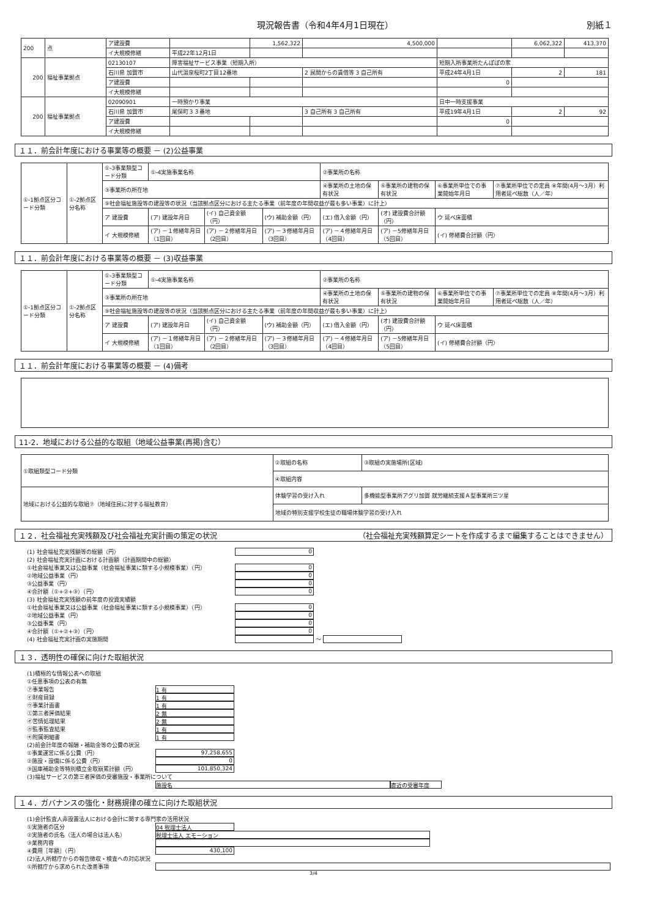現況報告書（令和4年4月1日現在） 別紙１
| 200 | 点 | ア建設費 | | 1,562,322 | 4,500,000 | | 6,062,322 | 413.370 |
| | | イ大規模修繕 | 平成22年12月1日 | | | | | |
| 200 | 福祉事業拠点 | 02130107 | 障害福祉サービス事業（短期入所） | | | 短期入所事業所たんぽぽの家 | | |
| | | 石川県 加賀市 | 山代温泉桜町2丁目12番地 | | 2 民間からの賃借等 3 自己所有 | 平成24年4月1日 | 2 | 181 |
| | | ア建設費 | | | | 0 | | |
| | | イ大規模修繕 | | | | | | |
| 200 | 福祉事業拠点 | 02090901 | 一時預かり事業 | | | 日中一時支援事業 | | |
| | | 石川県 加賀市 | 尾俣町３３番地 | | 3 自己所有 3 自己所有 | 平成19年4月1日 | 2 | 92 |
| | | ア建設費 | | | | 0 | | |
| | | イ大規模修繕 | | | | | | |
１１．前会計年度における事業等の概要 － (2)公益事業
| ①-1拠点区分コード分類 | ①-2拠点区分名称 | ①-3事業類型コード分類 | ①-4実施事業名称 | | | ②事業所の名称 | | | |
| | | ③事業所の所在地 | | | | ④事業所の土地の保有状況 | ⑤事業所の建物の保有状況 | ⑥事業所単位での事業開始年月日 | ⑦事業所単位での定員 ⑧年間(4月～3月）利用者延べ総数（人／年） |
| | | ⑨社会福祉施設等の建設等の状況（当該拠点区分における主たる事業（前年度の年間収益が最も多い事業）に計上） | | | | | | | |
| | | ア 建設費 | (ア) 建設年月日 | (イ) 自己資金額（円） | (ウ) 補助金額（円） | (エ) 借入金額（円） | (オ) 建設費合計額（円） | ウ 延べ床面積 | |
| | | イ 大規模修繕 | (ア) －１修繕年月日（1回目） | (ア) －２修繕年月日（2回目） | (ア) －３修繕年月日（3回目） | (ア) －４修繕年月日（4回目） | (ア) －5修繕年月日（5回目） | (イ) 修繕費合計額（円） | |
１１．前会計年度における事業等の概要 － (3)収益事業
| ①-1拠点区分コード分類 | ①-2拠点区分名称 | ①-3事業類型コード分類 | ①-4実施事業名称 | | | ②事業所の名称 | | | |
| | | ③事業所の所在地 | | | | ④事業所の土地の保有状況 | ⑤事業所の建物の保有状況 | ⑥事業所単位での事業開始年月日 | ⑦事業所単位での定員 ⑧年間(4月～3月）利用者延べ総数（人／年） |
| | | ⑨社会福祉施設等の建設等の状況（当該拠点区分における主たる事業（前年度の年間収益が最も多い事業）に計上） | | | | | | | |
| | | ア 建設費 | (ア) 建設年月日 | (イ) 自己資金額（円） | (ウ) 補助金額（円） | (エ) 借入金額（円） | (オ) 建設費合計額（円） | ウ 延べ床面積 | |
| | | イ 大規模修繕 | (ア) －１修繕年月日（1回目） | (ア) －２修繕年月日（2回目） | (ア) －３修繕年月日（3回目） | (ア) －４修繕年月日（4回目） | (ア) －5修繕年月日（5回目） | (イ) 修繕費合計額（円） | |
１１．前会計年度における事業等の概要 － (4)備考
11-2．地域における公益的な取組（地域公益事業(再掲)含む）
| ①取組類型コード分類 | ②取組の名称 | ③取組の実施場所(区域) |
| | ④取組内容 | |
| 地域における公益的な取組⑦（地域住民に対する福祉教育） | 体験学習の受け入れ | 多機能型事業所アグリ加賀 就労継続支援Ａ型事業所三ツ星 |
| | 地域の特別支援学校生徒の職場体験学習の受け入れ | |
１２．社会福祉充実残額及び社会福祉充実計画の策定の状況 （社会福祉充実残額算定シートを作成するまで編集することはできません）
(1) 社会福祉充実残額等の総額（円） 0
(2) 社会福祉充実計画における計画額（計画期間中の総額）
①社会福祉事業又は公益事業（社会福祉事業に類する小規模事業）（円） 0
②地域公益事業（円） 0
③公益事業（円） 0
④合計額（①+②+③）（円） 0
(3) 社会福祉充実残額の前年度の投資実績額
①社会福祉事業又は公益事業（社会福祉事業に類する小規模事業）（円） 0
②地域公益事業（円） 0
③公益事業（円） 0
④合計額（①+②+③）（円） 0
(4) 社会福祉充実計画の実施期間 ～
１３．透明性の確保に向けた取組状況
(1)積極的な情報公表への取組
①任意事項の公表の有無
㋐事業報告 1 有
㋑財産目録 1 有
㋒事業計画書 1 有
㋓第三者評価結果 2 無
㋔苦情処理結果 2 無
㋕監事監査結果 1 有
㋖附属明細書 1 有
(2)前会計年度の報酬・補助金等の公費の状況
①事業運営に係る公費（円） 97,258,655
②施設・設備に係る公費（円） 0
③国庫補助金等特別積立金取崩累計額（円） 101,850,324
(3)福祉サービスの第三者評価の受審施設・事業所について
施設名 直近の受審年度
１４．ガバナンスの強化・財務規律の確立に向けた取組状況
(1)会計監査人非設置法人における会計に関する専門家の活用状況
①実施者の区分 04 税理士法人
②実施者の氏名（法人の場合は法人名） 税理士法人 エモーション
③業務内容
④費用［年額］（円） 430,100
(2)法人所轄庁からの報告徴収・検査への対応状況
①所轄庁から求められた改善事項
3/4